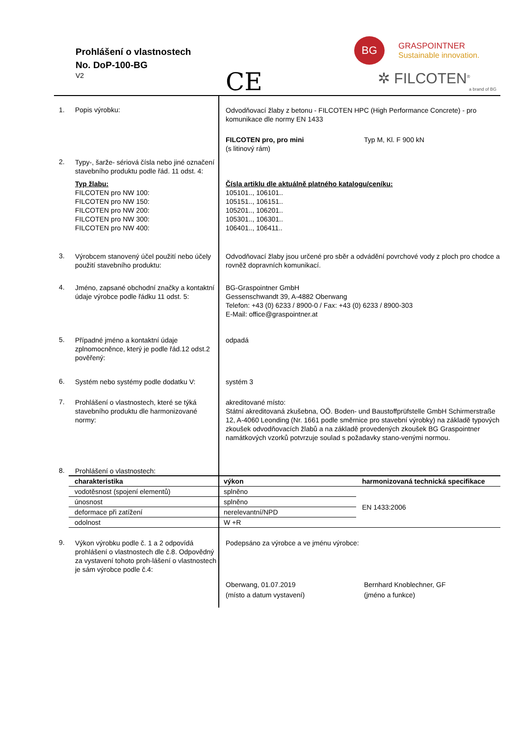Prohlášení o vlastnostech
No. DoP-100-BG
V2
CE
BG
GRASPOINTNER
Sustainable innovation.
✲ FILCOTEN<sup>®</sup>
a brand of BG
1. Popis výrobku:
Odvodňovací žlaby z betonu - FILCOTEN HPC (High Performance Concrete) - pro komunikace dle normy EN 1433
FILCOTEN pro, pro mini
(s litinový rám)
Typ M, Kl. F 900 kN
2.
Typy-, šarže- sériová čísla nebo jiné označení stavebního produktu podle řád. 11 odst. 4:
Typ žlabu:
FILCOTEN pro NW 100:
FILCOTEN pro NW 150:
FILCOTEN pro NW 200:
FILCOTEN pro NW 300:
FILCOTEN pro NW 400:
Čísla artiklu dle aktuálně platného katalogu/ceníku:
105101.., 106101..
105151.., 106151..
105201.., 106201..
105301.., 106301..
106401.., 106411..
3.
Výrobcem stanovený účel použití nebo účely použití stavebního produktu:
Odvodňovací žlaby jsou určené pro sběr a odvádění povrchové vody z ploch pro chodce a rovněž dopravních komunikací.
4.
Jméno, zapsané obchodní značky a kontaktní údaje výrobce podle řádku 11 odst. 5:
BG-Graspointner GmbH
Gessenschwandt 39, A-4882 Oberwang
Telefon: +43 (0) 6233 / 8900-0 / Fax: +43 (0) 6233 / 8900-303
E-Mail: office@graspointner.at
5.
Případné jméno a kontaktní údaje zplnomocněnce, který je podle řád.12 odst.2 pověřený:
odpadá
6.
Systém nebo systémy podle dodatku V:
systém 3
7.
Prohlášení o vlastnostech, které se týká stavebního produktu dle harmonizované normy:
akreditované místo:
Státní akreditovaná zkušebna, OÖ. Boden- und Baustoffprüfstelle GmbH Schirmerstraße 12, A-4060 Leonding (Nr. 1661 podle směrnice pro stavební výrobky) na základě typových zkoušek odvodňovacích žlabů a na základě provedených zkoušek BG Graspointner namátkových vzorků potvrzuje soulad s požadavky stano-venými normou.
8.
Prohlášení o vlastnostech:
| charakteristika | výkon | harmonizovaná technická specifikace |
| --- | --- | --- |
| vodotěsnost (spojení elementů) | splněno | EN 1433:2006 |
| únosnost | splněno | |
| deformace při zatížení | nerelevantní/NPD | |
| odolnost | W +R | |
9.
Výkon výrobku podle č. 1 a 2 odpovídá prohlášení o vlastnostech dle č.8. Odpovědný za vystavení tohoto proh-lášení o vlastnostech je sám výrobce podle č.4:
Podepsáno za výrobce a ve jménu výrobce:
Oberwang, 01.07.2019
(místo a datum vystavení)
Bernhard Knoblechner, GF
(jméno a funkce)